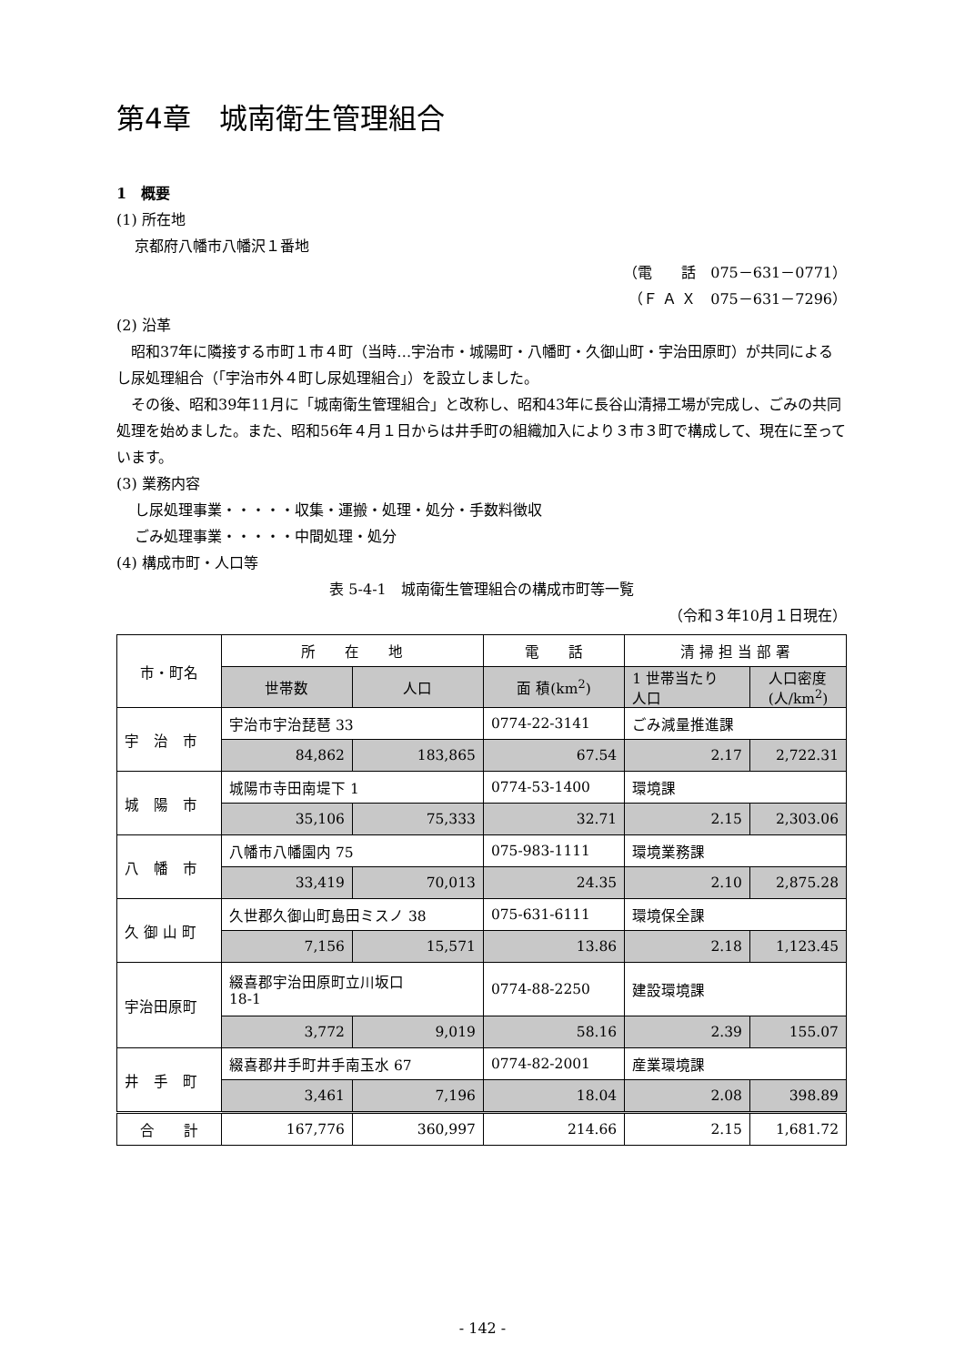第4章　城南衛生管理組合
1　概要
(1) 所在地
京都府八幡市八幡沢１番地
（電　　話　075－631－0771）
（Ｆ Ａ Ｘ　075－631－7296）
(2) 沿革
　昭和37年に隣接する市町１市４町（当時…宇治市・城陽町・八幡町・久御山町・宇治田原町）が共同によるし尿処理組合（「宇治市外４町し尿処理組合」）を設立しました。
　その後、昭和39年11月に「城南衛生管理組合」と改称し、昭和43年に長谷山清掃工場が完成し、ごみの共同処理を始めました。また、昭和56年４月１日からは井手町の組織加入により３市３町で構成して、現在に至っています。
(3) 業務内容
し尿処理事業・・・・・収集・運搬・処理・処分・手数料徴収
ごみ処理事業・・・・・中間処理・処分
(4) 構成市町・人口等
表 5-4-1　城南衛生管理組合の構成市町等一覧
（令和３年10月１日現在）
| 市・町名 | 所 在 地 | | 電 話 | 清 掃 担 当 部 署 | |
| --- | --- | --- | --- | --- | --- |
| | 世帯数 | 人口 | 面 積(km<sup>2</sup>) | 1 世帯当たり 人口 | 人口密度 (人/km<sup>2</sup>) |
| 宇 治 市 | 宇治市宇治琵琶 33 | | 0774-22-3141 | ごみ減量推進課 | |
| | 84,862 | 183,865 | 67.54 | 2.17 | 2,722.31 |
| 城 陽 市 | 城陽市寺田南堤下 1 | | 0774-53-1400 | 環境課 | |
| | 35,106 | 75,333 | 32.71 | 2.15 | 2,303.06 |
| 八 幡 市 | 八幡市八幡園内 75 | | 075-983-1111 | 環境業務課 | |
| | 33,419 | 70,013 | 24.35 | 2.10 | 2,875.28 |
| 久 御 山 町 | 久世郡久御山町島田ミスノ 38 | | 075-631-6111 | 環境保全課 | |
| | 7,156 | 15,571 | 13.86 | 2.18 | 1,123.45 |
| 宇治田原町 | 綴喜郡宇治田原町立川坂口 18-1 | | 0774-88-2250 | 建設環境課 | |
| | 3,772 | 9,019 | 58.16 | 2.39 | 155.07 |
| 井 手 町 | 綴喜郡井手町井手南玉水 67 | | 0774-82-2001 | 産業環境課 | |
| | 3,461 | 7,196 | 18.04 | 2.08 | 398.89 |
| 合 計 | 167,776 | 360,997 | 214.66 | 2.15 | 1,681.72 |
- 142 -